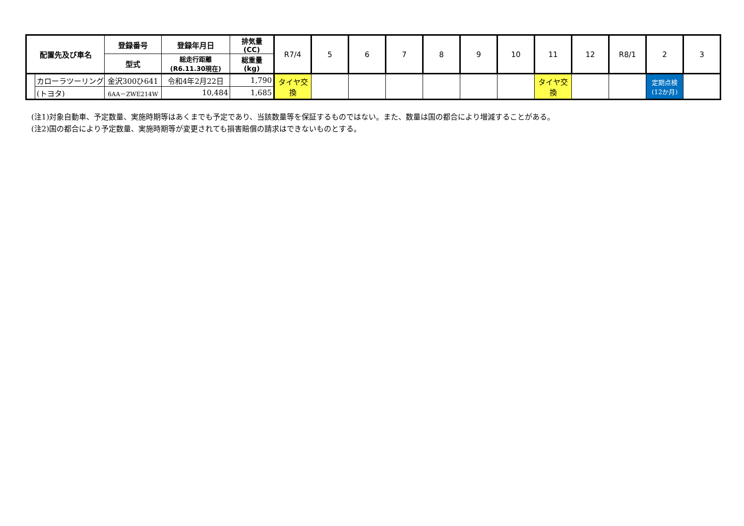| 配置先及び車名 | | 登録番号 | 登録年月日 | 排気量 (CC) | R7/4 | 5 | 6 | 7 | 8 | 9 | 10 | 11 | 12 | R8/1 | 2 | 3 |
| --- | --- | --- | --- | --- | --- | --- | --- | --- | --- | --- | --- | --- | --- | --- | --- | --- |
| | | 型式 | 総走行距離 (R6.11.30現在) | 総重量 (kg) | | | | | | | | | | | | |
| | カローラツーリング | 金沢300ひ641 | 令和4年2月22日 | 1,790 | タイヤ交換 | | | | | | | タイヤ交換 | | | 定期点検 (12か月) | |
| | (トヨタ) | 6AA－ZWE214W | 10,484 | 1,685 | | | | | | | | | | | | |
(注1)対象自動車、予定数量、実施時期等はあくまでも予定であり、当該数量等を保証するものではない。また、数量は国の都合により増減することがある。
(注2)国の都合により予定数量、実施時期等が変更されても損害賠償の請求はできないものとする。